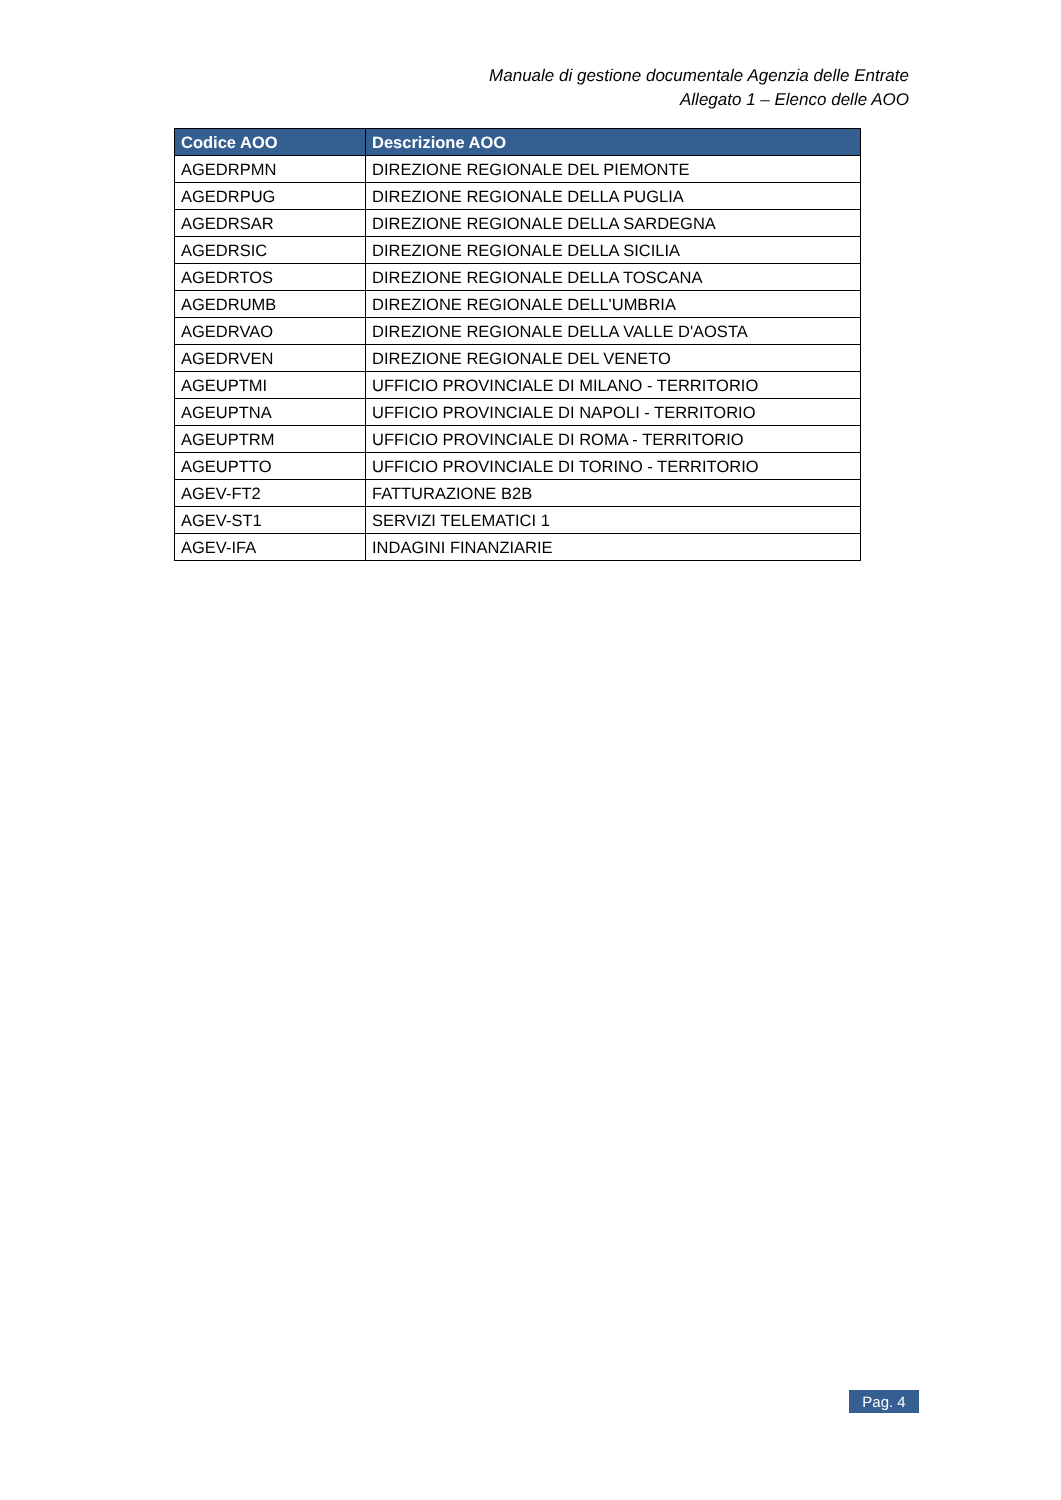Manuale di gestione documentale Agenzia delle Entrate
Allegato 1 – Elenco delle AOO
| Codice AOO | Descrizione AOO |
| --- | --- |
| AGEDRPMN | DIREZIONE REGIONALE DEL PIEMONTE |
| AGEDRPUG | DIREZIONE REGIONALE DELLA PUGLIA |
| AGEDRSAR | DIREZIONE REGIONALE DELLA SARDEGNA |
| AGEDRSIC | DIREZIONE REGIONALE DELLA SICILIA |
| AGEDRTOS | DIREZIONE REGIONALE DELLA TOSCANA |
| AGEDRUMB | DIREZIONE REGIONALE DELL'UMBRIA |
| AGEDRVAO | DIREZIONE REGIONALE DELLA VALLE D'AOSTA |
| AGEDRVEN | DIREZIONE REGIONALE DEL VENETO |
| AGEUPTMI | UFFICIO PROVINCIALE DI MILANO - TERRITORIO |
| AGEUPTNA | UFFICIO PROVINCIALE DI NAPOLI - TERRITORIO |
| AGEUPTRM | UFFICIO PROVINCIALE DI ROMA - TERRITORIO |
| AGEUPTTO | UFFICIO PROVINCIALE DI TORINO - TERRITORIO |
| AGEV-FT2 | FATTURAZIONE B2B |
| AGEV-ST1 | SERVIZI TELEMATICI 1 |
| AGEV-IFA | INDAGINI FINANZIARIE |
Pag. 4